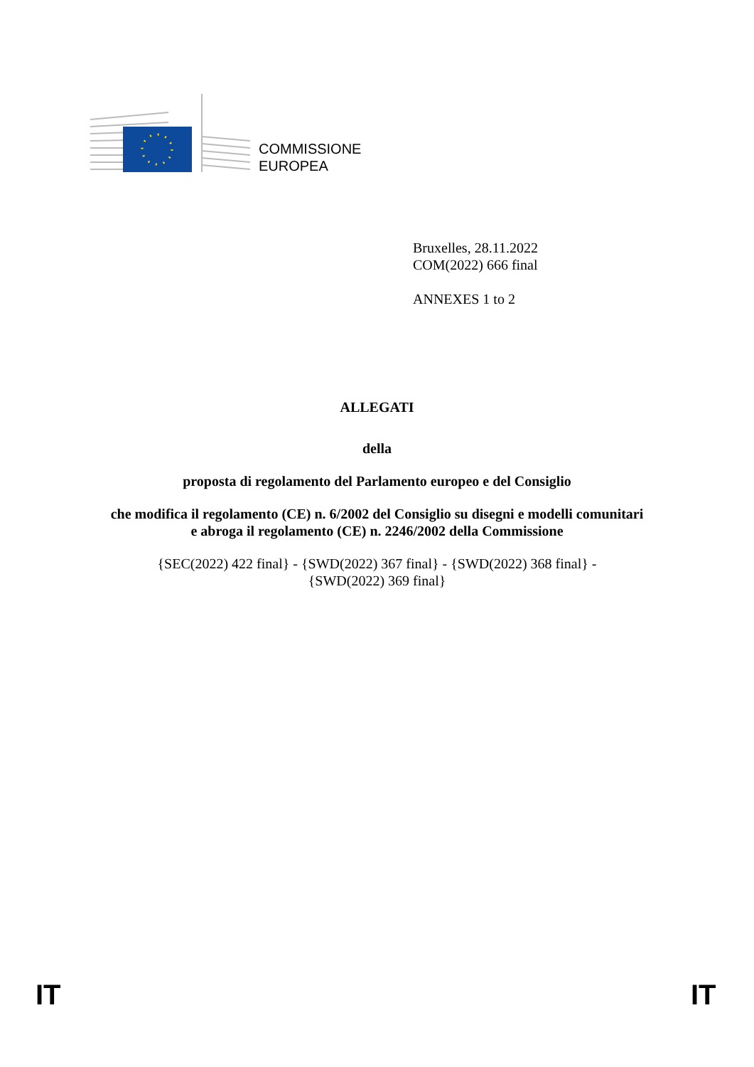COMMISSIONE
EUROPEA
Bruxelles, 28.11.2022
COM(2022) 666 final
ANNEXES 1 to 2
ALLEGATI
della
proposta di regolamento del Parlamento europeo e del Consiglio
che modifica il regolamento (CE) n. 6/2002 del Consiglio su disegni e modelli comunitari
e abroga il regolamento (CE) n. 2246/2002 della Commissione
{SEC(2022) 422 final} - {SWD(2022) 367 final} - {SWD(2022) 368 final} -
{SWD(2022) 369 final}
IT IT